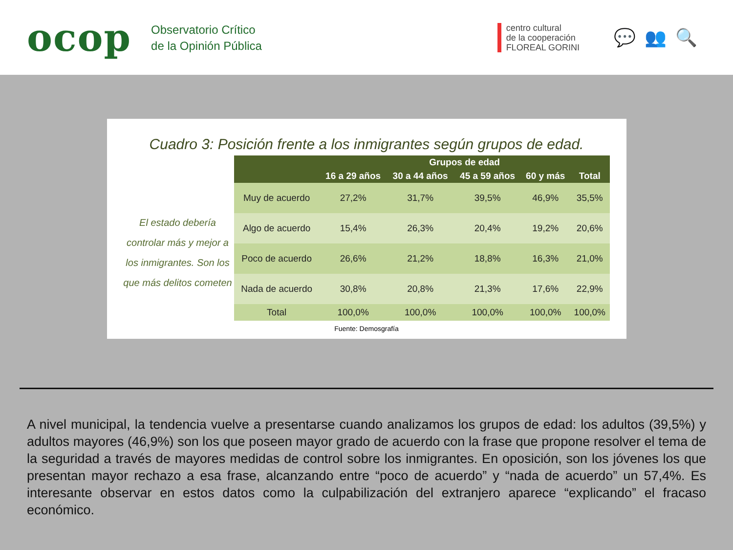ocop
Observatorio Crítico
de la Opinión Pública
centro cultural
de la cooperación
FLOREAL GORINI
💬👥🔍
Cuadro 3: Posición frente a los inmigrantes según grupos de edad.
El estado debería controlar más y mejor a los inmigrantes. Son los que más delitos cometen
| | Grupos de edad | | | | |
| --- | --- | --- | --- | --- | --- |
| | 16 a 29 años | 30 a 44 años | 45 a 59 años | 60 y más | Total |
| Muy de acuerdo | 27,2% | 31,7% | 39,5% | 46,9% | 35,5% |
| Algo de acuerdo | 15,4% | 26,3% | 20,4% | 19,2% | 20,6% |
| Poco de acuerdo | 26,6% | 21,2% | 18,8% | 16,3% | 21,0% |
| Nada de acuerdo | 30,8% | 20,8% | 21,3% | 17,6% | 22,9% |
| Total | 100,0% | 100,0% | 100,0% | 100,0% | 100,0% |
Fuente: Demosgrafía
A nivel municipal, la tendencia vuelve a presentarse cuando analizamos los grupos de edad: los adultos (39,5%) y adultos mayores (46,9%) son los que poseen mayor grado de acuerdo con la frase que propone resolver el tema de la seguridad a través de mayores medidas de control sobre los inmigrantes. En oposición, son los jóvenes los que presentan mayor rechazo a esa frase, alcanzando entre “poco de acuerdo” y “nada de acuerdo” un 57,4%. Es interesante observar en estos datos como la culpabilización del extranjero aparece “explicando” el fracaso económico.